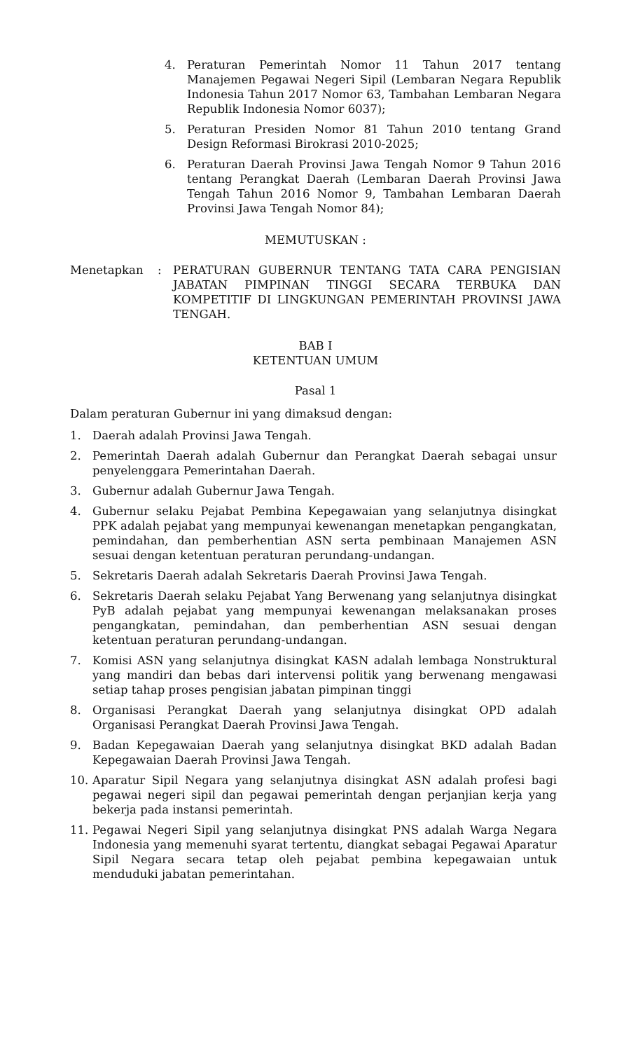4. Peraturan Pemerintah Nomor 11 Tahun 2017 tentang Manajemen Pegawai Negeri Sipil (Lembaran Negara Republik Indonesia Tahun 2017 Nomor 63, Tambahan Lembaran Negara Republik Indonesia Nomor 6037);
5. Peraturan Presiden Nomor 81 Tahun 2010 tentang Grand Design Reformasi Birokrasi 2010-2025;
6. Peraturan Daerah Provinsi Jawa Tengah Nomor 9 Tahun 2016 tentang Perangkat Daerah (Lembaran Daerah Provinsi Jawa Tengah Tahun 2016 Nomor 9, Tambahan Lembaran Daerah Provinsi Jawa Tengah Nomor 84);
MEMUTUSKAN :
Menetapkan : PERATURAN GUBERNUR TENTANG TATA CARA PENGISIAN JABATAN PIMPINAN TINGGI SECARA TERBUKA DAN KOMPETITIF DI LINGKUNGAN PEMERINTAH PROVINSI JAWA TENGAH.
BAB I
KETENTUAN UMUM
Pasal 1
Dalam peraturan Gubernur ini yang dimaksud dengan:
1. Daerah adalah Provinsi Jawa Tengah.
2. Pemerintah Daerah adalah Gubernur dan Perangkat Daerah sebagai unsur penyelenggara Pemerintahan Daerah.
3. Gubernur adalah Gubernur Jawa Tengah.
4. Gubernur selaku Pejabat Pembina Kepegawaian yang selanjutnya disingkat PPK adalah pejabat yang mempunyai kewenangan menetapkan pengangkatan, pemindahan, dan pemberhentian ASN serta pembinaan Manajemen ASN sesuai dengan ketentuan peraturan perundang-undangan.
5. Sekretaris Daerah adalah Sekretaris Daerah Provinsi Jawa Tengah.
6. Sekretaris Daerah selaku Pejabat Yang Berwenang yang selanjutnya disingkat PyB adalah pejabat yang mempunyai kewenangan melaksanakan proses pengangkatan, pemindahan, dan pemberhentian ASN sesuai dengan ketentuan peraturan perundang-undangan.
7. Komisi ASN yang selanjutnya disingkat KASN adalah lembaga Nonstruktural yang mandiri dan bebas dari intervensi politik yang berwenang mengawasi setiap tahap proses pengisian jabatan pimpinan tinggi
8. Organisasi Perangkat Daerah yang selanjutnya disingkat OPD adalah Organisasi Perangkat Daerah Provinsi Jawa Tengah.
9. Badan Kepegawaian Daerah yang selanjutnya disingkat BKD adalah Badan Kepegawaian Daerah Provinsi Jawa Tengah.
10. Aparatur Sipil Negara yang selanjutnya disingkat ASN adalah profesi bagi pegawai negeri sipil dan pegawai pemerintah dengan perjanjian kerja yang bekerja pada instansi pemerintah.
11. Pegawai Negeri Sipil yang selanjutnya disingkat PNS adalah Warga Negara Indonesia yang memenuhi syarat tertentu, diangkat sebagai Pegawai Aparatur Sipil Negara secara tetap oleh pejabat pembina kepegawaian untuk menduduki jabatan pemerintahan.